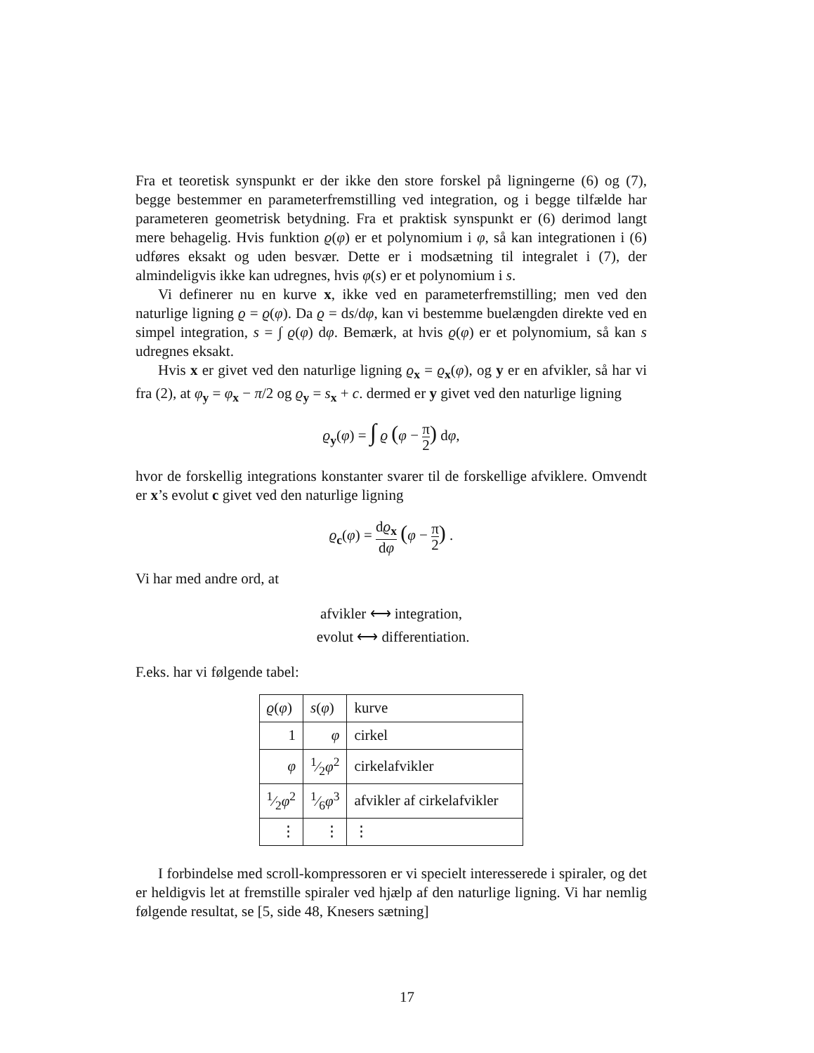Fra et teoretisk synspunkt er der ikke den store forskel på ligningerne (6) og (7), begge bestemmer en parameterfremstilling ved integration, og i begge tilfælde har parameteren geometrisk betydning. Fra et praktisk synspunkt er (6) derimod langt mere behagelig. Hvis funktion ϱ(φ) er et polynomium i φ, så kan integrationen i (6) udføres eksakt og uden besvær. Dette er i modsætning til integralet i (7), der almindeligvis ikke kan udregnes, hvis φ(s) er et polynomium i s.
Vi definerer nu en kurve x, ikke ved en parameterfremstilling; men ved den naturlige ligning ϱ = ϱ(φ). Da ϱ = ds/dφ, kan vi bestemme buelængden direkte ved en simpel integration, s = ∫ ϱ(φ) dφ. Bemærk, at hvis ϱ(φ) er et polynomium, så kan s udregnes eksakt.
Hvis x er givet ved den naturlige ligning ϱ<sub>x</sub> = ϱ<sub>x</sub>(φ), og y er en afvikler, så har vi fra (2), at φ<sub>y</sub> = φ<sub>x</sub> − π/2 og ϱ<sub>y</sub> = s<sub>x</sub> + c. dermed er y givet ved den naturlige ligning
ϱ<sub>y</sub>(φ) = ∫ ϱ (φ − π 2) dφ,
hvor de forskellig integrations konstanter svarer til de forskellige afviklere. Omvendt er x’s evolut c givet ved den naturlige ligning
ϱ<sub>c</sub>(φ) = dϱ<sub>x</sub> dφ (φ − π 2) .
Vi har med andre ord, at
afvikler ⟷ integration,
evolut ⟷ differentiation.
F.eks. har vi følgende tabel:
| ϱ ( φ ) | s ( φ ) | kurve |
| 1 | φ | cirkel |
| φ | 1⁄2 φ<sup>2</sup> | cirkelafvikler |
| 1⁄2 φ<sup>2</sup> | 1⁄6 φ<sup>3</sup> | afvikler af cirkelafvikler |
| ⋮ | ⋮ | ⋮ |
I forbindelse med scroll-kompressoren er vi specielt interesserede i spiraler, og det er heldigvis let at fremstille spiraler ved hjælp af den naturlige ligning. Vi har nemlig følgende resultat, se [5, side 48, Knesers sætning]
17